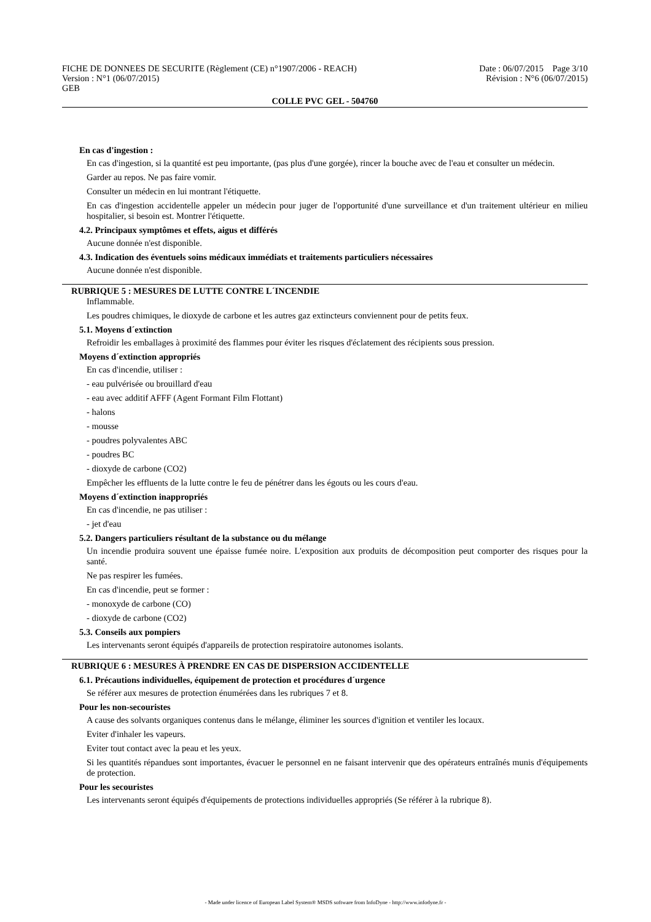FICHE DE DONNEES DE SECURITE (Règlement (CE) n°1907/2006 - REACH) Date : 06/07/2015 Page 3/10
Version : N°1 (06/07/2015) Révision : N°6 (06/07/2015)
GEB
COLLE PVC GEL - 504760
En cas d'ingestion :
En cas d'ingestion, si la quantité est peu importante, (pas plus d'une gorgée), rincer la bouche avec de l'eau et consulter un médecin.
Garder au repos. Ne pas faire vomir.
Consulter un médecin en lui montrant l'étiquette.
En cas d'ingestion accidentelle appeler un médecin pour juger de l'opportunité d'une surveillance et d'un traitement ultérieur en milieu hospitalier, si besoin est. Montrer l'étiquette.
4.2. Principaux symptômes et effets, aigus et différés
Aucune donnée n'est disponible.
4.3. Indication des éventuels soins médicaux immédiats et traitements particuliers nécessaires
Aucune donnée n'est disponible.
RUBRIQUE 5 : MESURES DE LUTTE CONTRE L´INCENDIE
Inflammable.
Les poudres chimiques, le dioxyde de carbone et les autres gaz extincteurs conviennent pour de petits feux.
5.1. Moyens d´extinction
Refroidir les emballages à proximité des flammes pour éviter les risques d'éclatement des récipients sous pression.
Moyens d´extinction appropriés
En cas d'incendie, utiliser :
- eau pulvérisée ou brouillard d'eau
- eau avec additif AFFF (Agent Formant Film Flottant)
- halons
- mousse
- poudres polyvalentes ABC
- poudres BC
- dioxyde de carbone (CO2)
Empêcher les effluents de la lutte contre le feu de pénétrer dans les égouts ou les cours d'eau.
Moyens d´extinction inappropriés
En cas d'incendie, ne pas utiliser :
- jet d'eau
5.2. Dangers particuliers résultant de la substance ou du mélange
Un incendie produira souvent une épaisse fumée noire. L'exposition aux produits de décomposition peut comporter des risques pour la santé.
Ne pas respirer les fumées.
En cas d'incendie, peut se former :
- monoxyde de carbone (CO)
- dioxyde de carbone (CO2)
5.3. Conseils aux pompiers
Les intervenants seront équipés d'appareils de protection respiratoire autonomes isolants.
RUBRIQUE 6 : MESURES À PRENDRE EN CAS DE DISPERSION ACCIDENTELLE
6.1. Précautions individuelles, équipement de protection et procédures d´urgence
Se référer aux mesures de protection énumérées dans les rubriques 7 et 8.
Pour les non-secouristes
A cause des solvants organiques contenus dans le mélange, éliminer les sources d'ignition et ventiler les locaux.
Eviter d'inhaler les vapeurs.
Eviter tout contact avec la peau et les yeux.
Si les quantités répandues sont importantes, évacuer le personnel en ne faisant intervenir que des opérateurs entraînés munis d'équipements de protection.
Pour les secouristes
Les intervenants seront équipés d'équipements de protections individuelles appropriés (Se référer à la rubrique 8).
- Made under licence of European Label System® MSDS software from InfoDyne - http://www.infodyne.fr -